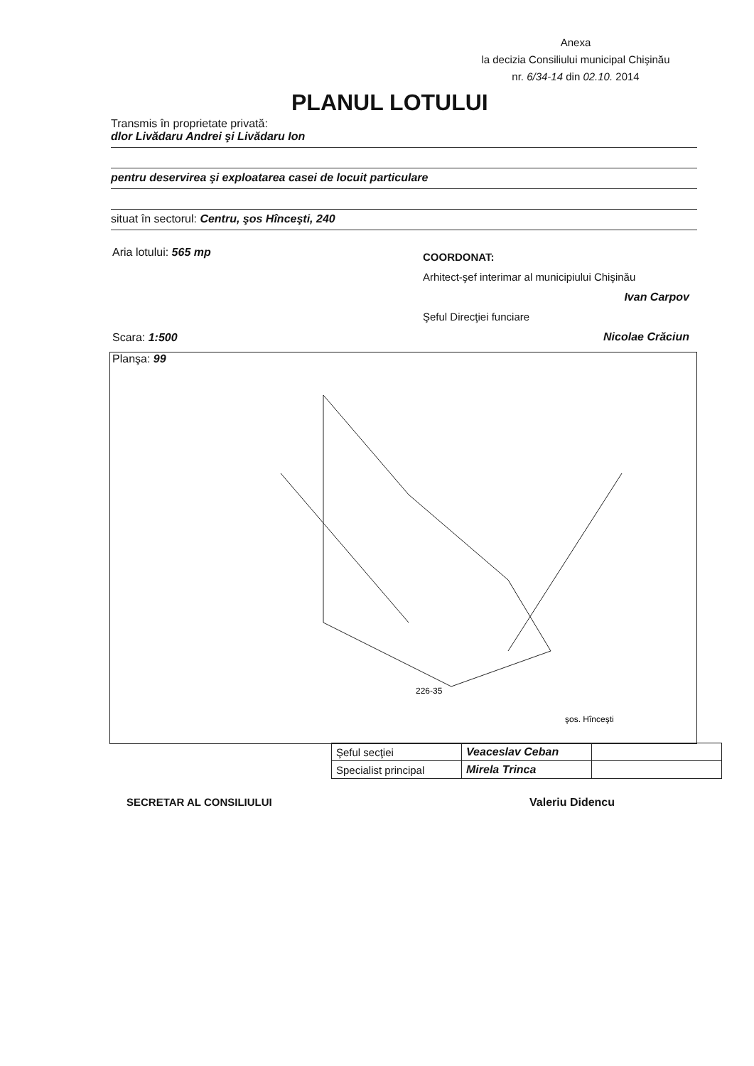Anexa
la decizia Consiliului municipal Chişinău
nr. 6/34-14 din 02.10. 2014
PLANUL LOTULUI
Transmis în proprietate privată:
dlor Livădaru Andrei şi Livădaru Ion
pentru deservirea şi exploatarea casei de locuit particulare
situat în sectorul: Centru, şos Hînceşti, 240
Aria lotului: 565 mp
Scara: 1:500
Planşa: 99
COORDONAT:
Arhitect-şef interimar al municipiului Chişinău
Ivan Carpov
Şeful Direcţiei funciare
Nicolae Crăciun
226-35
şos. Hînceşti
| Şeful secţiei | Veaceslav Ceban | |
| Specialist principal | Mirela Trinca | |
SECRETAR AL CONSILIULUI Valeriu Didencu